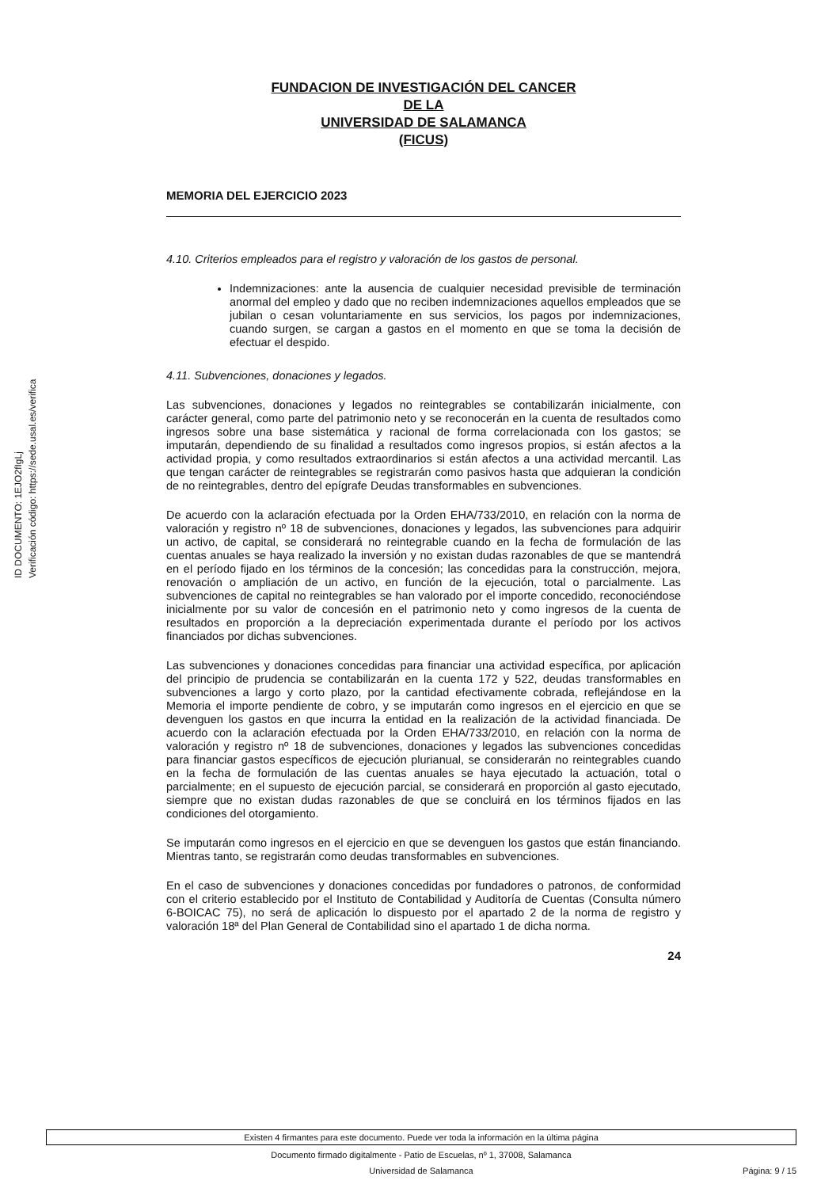ID DOCUMENTO: 1EJO2fIgLj
Verificación código: https://sede.usal.es/verifica
FUNDACION DE INVESTIGACIÓN DEL CANCER
DE LA
UNIVERSIDAD DE SALAMANCA
(FICUS)
MEMORIA DEL EJERCICIO 2023
4.10. Criterios empleados para el registro y valoración de los gastos de personal.
Indemnizaciones: ante la ausencia de cualquier necesidad previsible de terminación anormal del empleo y dado que no reciben indemnizaciones aquellos empleados que se jubilan o cesan voluntariamente en sus servicios, los pagos por indemnizaciones, cuando surgen, se cargan a gastos en el momento en que se toma la decisión de efectuar el despido.
4.11. Subvenciones, donaciones y legados.
Las subvenciones, donaciones y legados no reintegrables se contabilizarán inicialmente, con carácter general, como parte del patrimonio neto y se reconocerán en la cuenta de resultados como ingresos sobre una base sistemática y racional de forma correlacionada con los gastos; se imputarán, dependiendo de su finalidad a resultados como ingresos propios, si están afectos a la actividad propia, y como resultados extraordinarios si están afectos a una actividad mercantil. Las que tengan carácter de reintegrables se registrarán como pasivos hasta que adquieran la condición de no reintegrables, dentro del epígrafe Deudas transformables en subvenciones.
De acuerdo con la aclaración efectuada por la Orden EHA/733/2010, en relación con la norma de valoración y registro nº 18 de subvenciones, donaciones y legados, las subvenciones para adquirir un activo, de capital, se considerará no reintegrable cuando en la fecha de formulación de las cuentas anuales se haya realizado la inversión y no existan dudas razonables de que se mantendrá en el período fijado en los términos de la concesión; las concedidas para la construcción, mejora, renovación o ampliación de un activo, en función de la ejecución, total o parcialmente. Las subvenciones de capital no reintegrables se han valorado por el importe concedido, reconociéndose inicialmente por su valor de concesión en el patrimonio neto y como ingresos de la cuenta de resultados en proporción a la depreciación experimentada durante el período por los activos financiados por dichas subvenciones.
Las subvenciones y donaciones concedidas para financiar una actividad específica, por aplicación del principio de prudencia se contabilizarán en la cuenta 172 y 522, deudas transformables en subvenciones a largo y corto plazo, por la cantidad efectivamente cobrada, reflejándose en la Memoria el importe pendiente de cobro, y se imputarán como ingresos en el ejercicio en que se devenguen los gastos en que incurra la entidad en la realización de la actividad financiada. De acuerdo con la aclaración efectuada por la Orden EHA/733/2010, en relación con la norma de valoración y registro nº 18 de subvenciones, donaciones y legados las subvenciones concedidas para financiar gastos específicos de ejecución plurianual, se considerarán no reintegrables cuando en la fecha de formulación de las cuentas anuales se haya ejecutado la actuación, total o parcialmente; en el supuesto de ejecución parcial, se considerará en proporción al gasto ejecutado, siempre que no existan dudas razonables de que se concluirá en los términos fijados en las condiciones del otorgamiento.
Se imputarán como ingresos en el ejercicio en que se devenguen los gastos que están financiando. Mientras tanto, se registrarán como deudas transformables en subvenciones.
En el caso de subvenciones y donaciones concedidas por fundadores o patronos, de conformidad con el criterio establecido por el Instituto de Contabilidad y Auditoría de Cuentas (Consulta número 6-BOICAC 75), no será de aplicación lo dispuesto por el apartado 2 de la norma de registro y valoración 18ª del Plan General de Contabilidad sino el apartado 1 de dicha norma.
24
Existen 4 firmantes para este documento. Puede ver toda la información en la última página
Documento firmado digitalmente - Patio de Escuelas, nº 1, 37008, Salamanca
Universidad de Salamanca
Página: 9 / 15